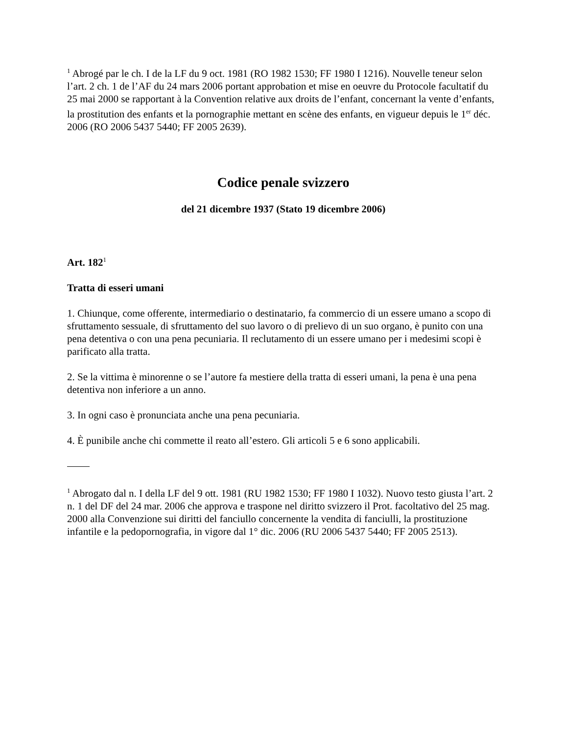<sup>1</sup> Abrogé par le ch. I de la LF du 9 oct. 1981 (RO 1982 1530; FF 1980 I 1216). Nouvelle teneur selon l’art. 2 ch. 1 de l’AF du 24 mars 2006 portant approbation et mise en oeuvre du Protocole facultatif du 25 mai 2000 se rapportant à la Convention relative aux droits de l’enfant, concernant la vente d’enfants, la prostitution des enfants et la pornographie mettant en scène des enfants, en vigueur depuis le 1<sup>er</sup> déc. 2006 (RO 2006 5437 5440; FF 2005 2639).
Codice penale svizzero
del 21 dicembre 1937 (Stato 19 dicembre 2006)
Art. 182<sup>1</sup>
Tratta di esseri umani
1. Chiunque, come offerente, intermediario o destinatario, fa commercio di un essere umano a scopo di sfruttamento sessuale, di sfruttamento del suo lavoro o di prelievo di un suo organo, è punito con una pena detentiva o con una pena pecuniaria. Il reclutamento di un essere umano per i medesimi scopi è parificato alla tratta.
2. Se la vittima è minorenne o se l’autore fa mestiere della tratta di esseri umani, la pena è una pena detentiva non inferiore a un anno.
3. In ogni caso è pronunciata anche una pena pecuniaria.
4. È punibile anche chi commette il reato all’estero. Gli articoli 5 e 6 sono applicabili.
<sup>1</sup> Abrogato dal n. I della LF del 9 ott. 1981 (RU 1982 1530; FF 1980 I 1032). Nuovo testo giusta l’art. 2 n. 1 del DF del 24 mar. 2006 che approva e traspone nel diritto svizzero il Prot. facoltativo del 25 mag. 2000 alla Convenzione sui diritti del fanciullo concernente la vendita di fanciulli, la prostituzione infantile e la pedopornografia, in vigore dal 1° dic. 2006 (RU 2006 5437 5440; FF 2005 2513).